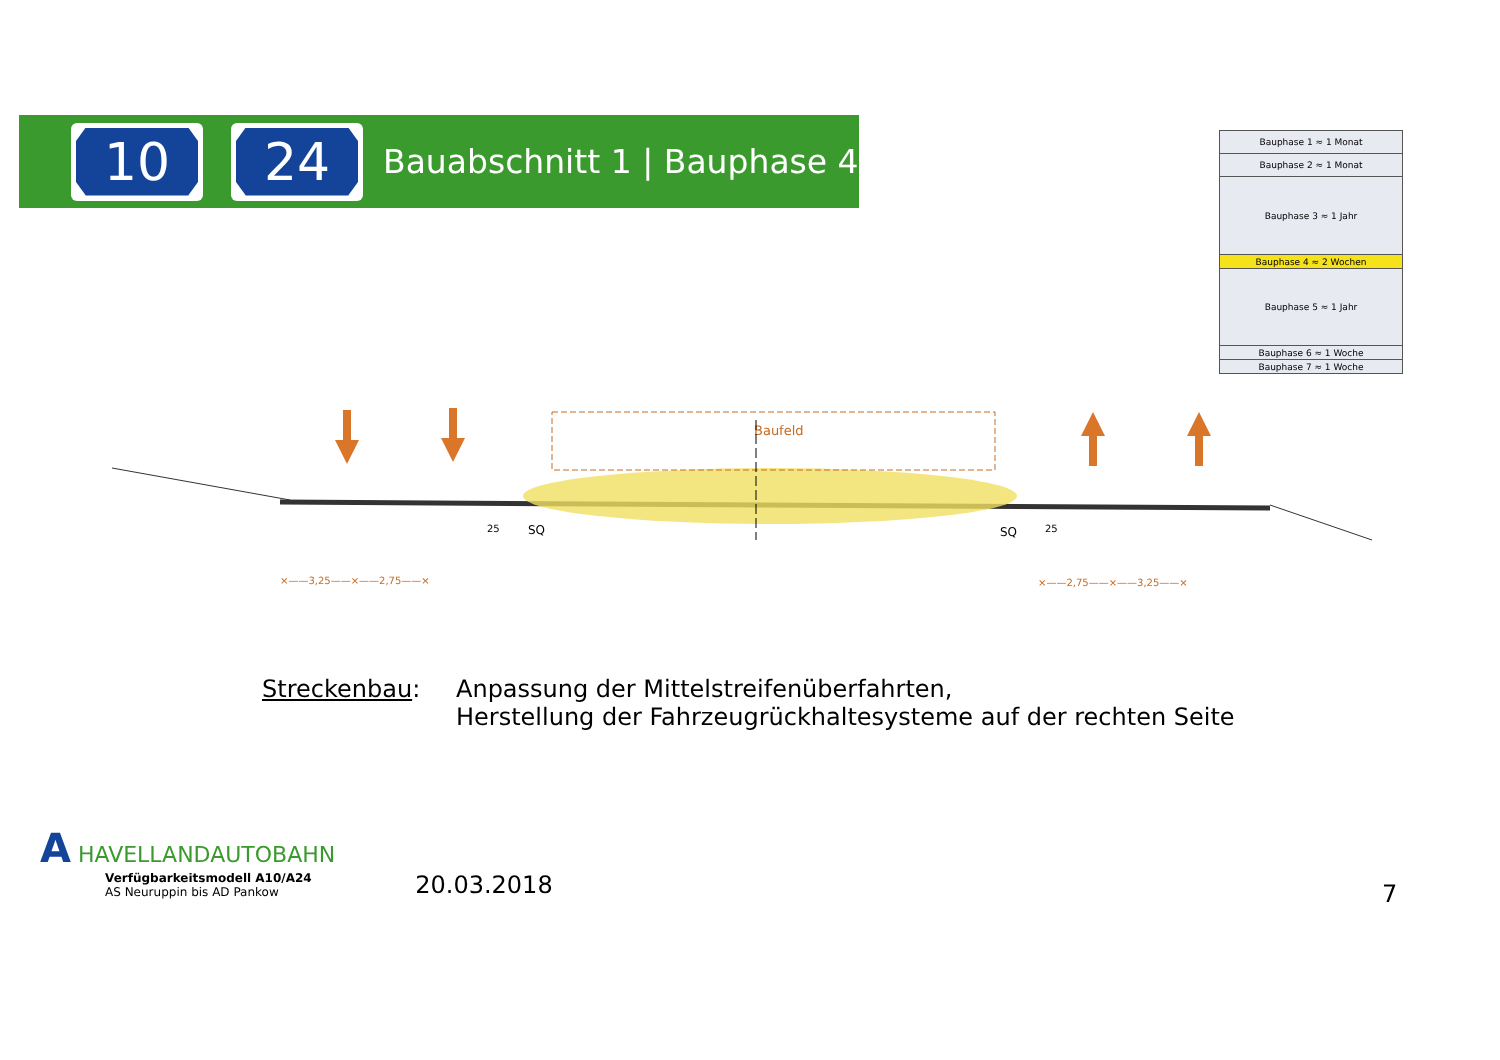10 24
Bauabschnitt 1 | Bauphase 4
| Bauphase 1 ≈ 1 Monat |
| Bauphase 2 ≈ 1 Monat |
| Bauphase 3 ≈ 1 Jahr |
| Bauphase 4 ≈ 2 Wochen |
| Bauphase 5 ≈ 1 Jahr |
| Bauphase 6 ≈ 1 Woche |
| Bauphase 7 ≈ 1 Woche |
Baufeld
25
SQ
SQ
25
×——3,25——×——2,75——×
×——2,75——×——3,25——×
Streckenbau: Anpassung der Mittelstreifenüberfahrten,
Herstellung der Fahrzeugrückhaltesysteme auf der rechten Seite
A HAVELLANDAUTOBAHN
Verfügbarkeitsmodell A10/A24
AS Neuruppin bis AD Pankow
20.03.2018
7